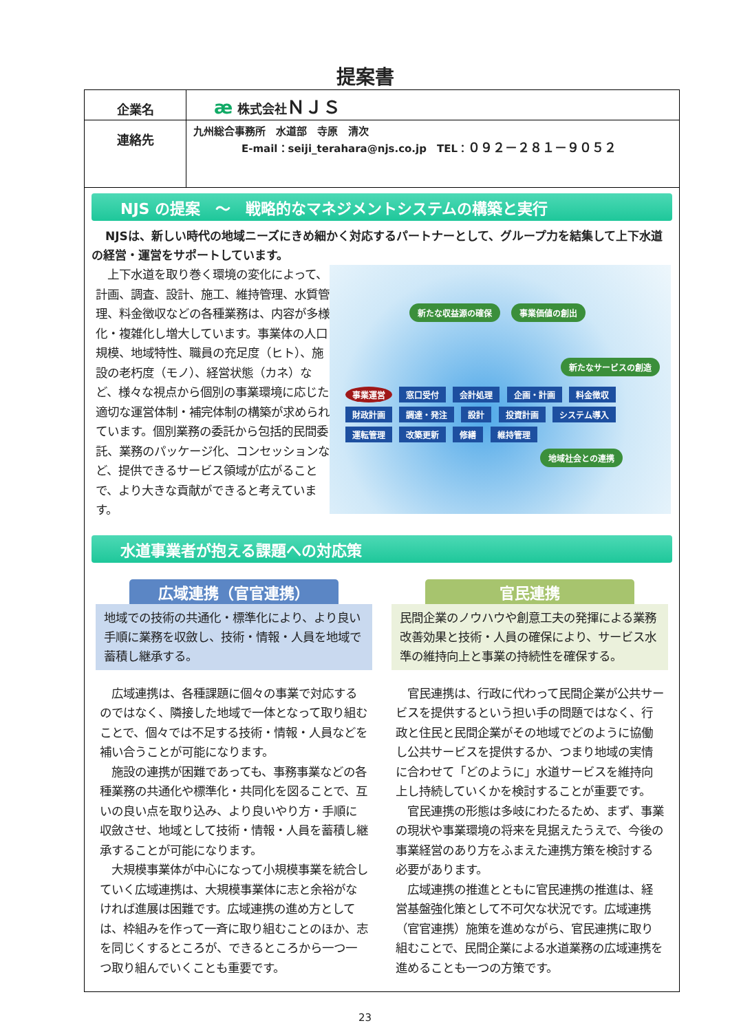提案書
| 企業名 | æ 株式会社 ＮＪＳ |
| 連絡先 | 九州総合事務所 水道部 寺原 清次 E-mail：seiji_terahara@njs.co.jp TEL： ０９２－２８１－９０５２ |
NJS の提案　～　戦略的なマネジメントシステムの構築と実行
NJSは、新しい時代の地域ニーズにきめ細かく対応するパートナーとして、グループ力を結集して上下水道の経営・運営をサポートしています。
　上下水道を取り巻く環境の変化によって、計画、調査、設計、施工、維持管理、水質管理、料金徴収などの各種業務は、内容が多様化・複雑化し増大しています。事業体の人口規模、地域特性、職員の充足度（ヒト）、施設の老朽度（モノ）、経営状態（カネ）など、様々な視点から個別の事業環境に応じた適切な運営体制・補完体制の構築が求められています。個別業務の委託から包括的民間委託、業務のパッケージ化、コンセッションなど、提供できるサービス領域が広がることで、より大きな貢献ができると考えています。
新たな収益源の確保 事業価値の創出
新たなサービスの創造
事業運営 窓口受付 会計処理 企画・計画 料金徴収 財政計画 調達・発注 設計 投資計画 システム導入 運転管理 改築更新 修繕 維持管理
地域社会との連携
水道事業者が抱える課題への対応策
広域連携（官官連携）
地域での技術の共通化・標準化により、より良い手順に業務を収斂し、技術・情報・人員を地域で蓄積し継承する。
　広域連携は、各種課題に個々の事業で対応するのではなく、隣接した地域で一体となって取り組むことで、個々では不足する技術・情報・人員などを補い合うことが可能になります。
　施設の連携が困難であっても、事務事業などの各種業務の共通化や標準化・共同化を図ることで、互いの良い点を取り込み、より良いやり方・手順に収斂させ、地域として技術・情報・人員を蓄積し継承することが可能になります。
　大規模事業体が中心になって小規模事業を統合していく広域連携は、大規模事業体に志と余裕がなければ進展は困難です。広域連携の進め方としては、枠組みを作って一斉に取り組むことのほか、志を同じくするところが、できるところから一つ一つ取り組んでいくことも重要です。
官民連携
民間企業のノウハウや創意工夫の発揮による業務改善効果と技術・人員の確保により、サービス水準の維持向上と事業の持続性を確保する。
　官民連携は、行政に代わって民間企業が公共サービスを提供するという担い手の問題ではなく、行政と住民と民間企業がその地域でどのように協働し公共サービスを提供するか、つまり地域の実情に合わせて「どのように」水道サービスを維持向上し持続していくかを検討することが重要です。
　官民連携の形態は多岐にわたるため、まず、事業の現状や事業環境の将来を見据えたうえで、今後の事業経営のあり方をふまえた連携方策を検討する必要があります。
　広域連携の推進とともに官民連携の推進は、経営基盤強化策として不可欠な状況です。広域連携（官官連携）施策を進めながら、官民連携に取り組むことで、民間企業による水道業務の広域連携を進めることも一つの方策です。
23